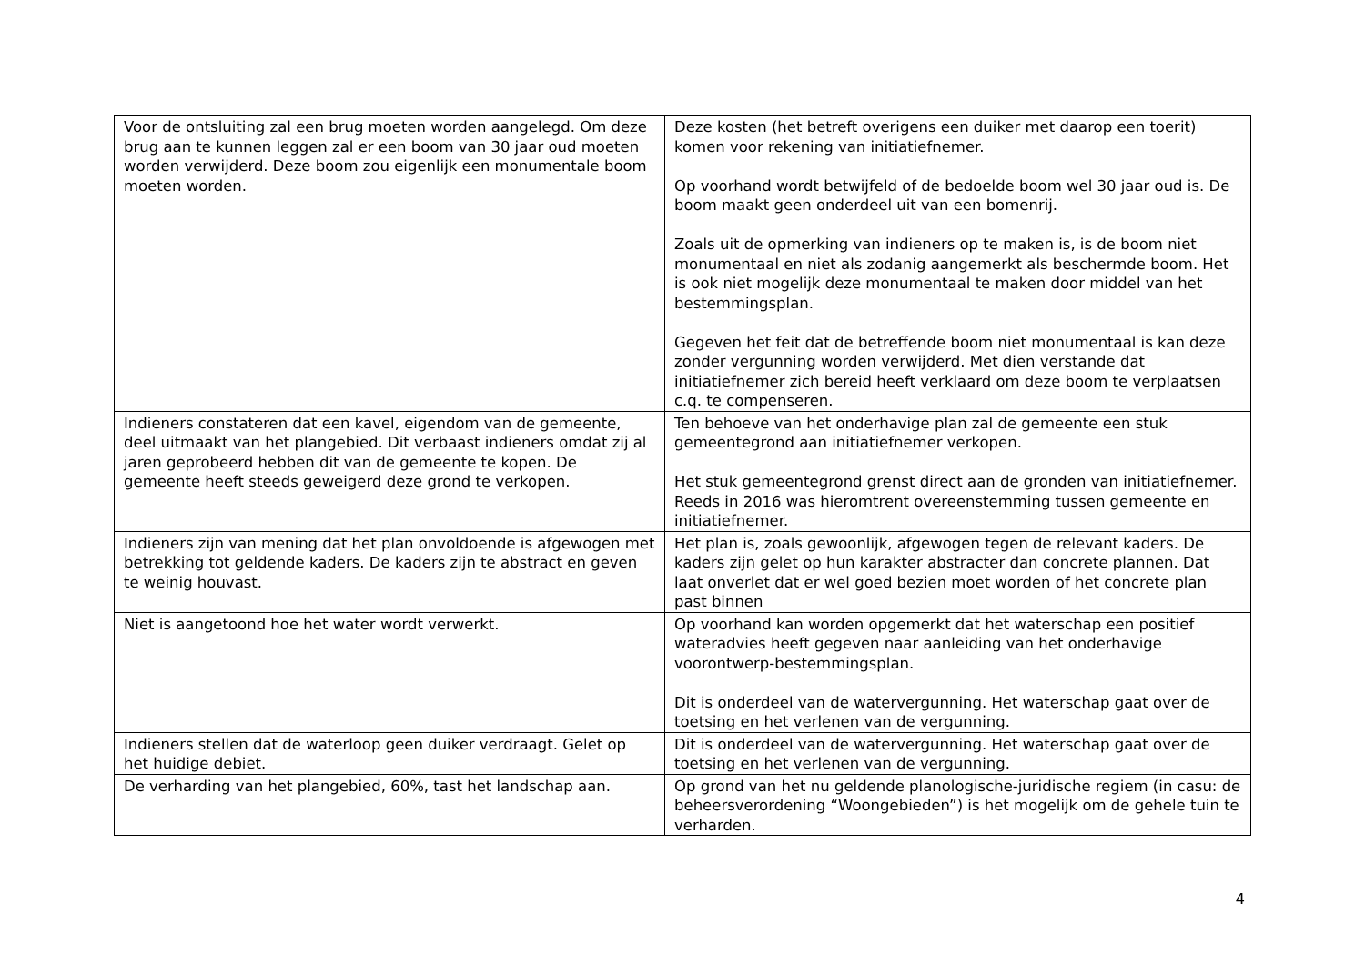| Voor de ontsluiting zal een brug moeten worden aangelegd. Om deze brug aan te kunnen leggen zal er een boom van 30 jaar oud moeten worden verwijderd. Deze boom zou eigenlijk een monumentale boom moeten worden. | Deze kosten (het betreft overigens een duiker met daarop een toerit) komen voor rekening van initiatiefnemer. Op voorhand wordt betwijfeld of de bedoelde boom wel 30 jaar oud is. De boom maakt geen onderdeel uit van een bomenrij. Zoals uit de opmerking van indieners op te maken is, is de boom niet monumentaal en niet als zodanig aangemerkt als beschermde boom. Het is ook niet mogelijk deze monumentaal te maken door middel van het bestemmingsplan. Gegeven het feit dat de betreffende boom niet monumentaal is kan deze zonder vergunning worden verwijderd. Met dien verstande dat initiatiefnemer zich bereid heeft verklaard om deze boom te verplaatsen c.q. te compenseren. |
| Indieners constateren dat een kavel, eigendom van de gemeente, deel uitmaakt van het plangebied. Dit verbaast indieners omdat zij al jaren geprobeerd hebben dit van de gemeente te kopen. De gemeente heeft steeds geweigerd deze grond te verkopen. | Ten behoeve van het onderhavige plan zal de gemeente een stuk gemeentegrond aan initiatiefnemer verkopen. Het stuk gemeentegrond grenst direct aan de gronden van initiatiefnemer. Reeds in 2016 was hieromtrent overeenstemming tussen gemeente en initiatiefnemer. |
| Indieners zijn van mening dat het plan onvoldoende is afgewogen met betrekking tot geldende kaders. De kaders zijn te abstract en geven te weinig houvast. | Het plan is, zoals gewoonlijk, afgewogen tegen de relevant kaders. De kaders zijn gelet op hun karakter abstracter dan concrete plannen. Dat laat onverlet dat er wel goed bezien moet worden of het concrete plan past binnen |
| Niet is aangetoond hoe het water wordt verwerkt. | Op voorhand kan worden opgemerkt dat het waterschap een positief wateradvies heeft gegeven naar aanleiding van het onderhavige voorontwerp-bestemmingsplan. Dit is onderdeel van de watervergunning. Het waterschap gaat over de toetsing en het verlenen van de vergunning. |
| Indieners stellen dat de waterloop geen duiker verdraagt. Gelet op het huidige debiet. | Dit is onderdeel van de watervergunning. Het waterschap gaat over de toetsing en het verlenen van de vergunning. |
| De verharding van het plangebied, 60%, tast het landschap aan. | Op grond van het nu geldende planologische-juridische regiem (in casu: de beheersverordening “Woongebieden”) is het mogelijk om de gehele tuin te verharden. |
4